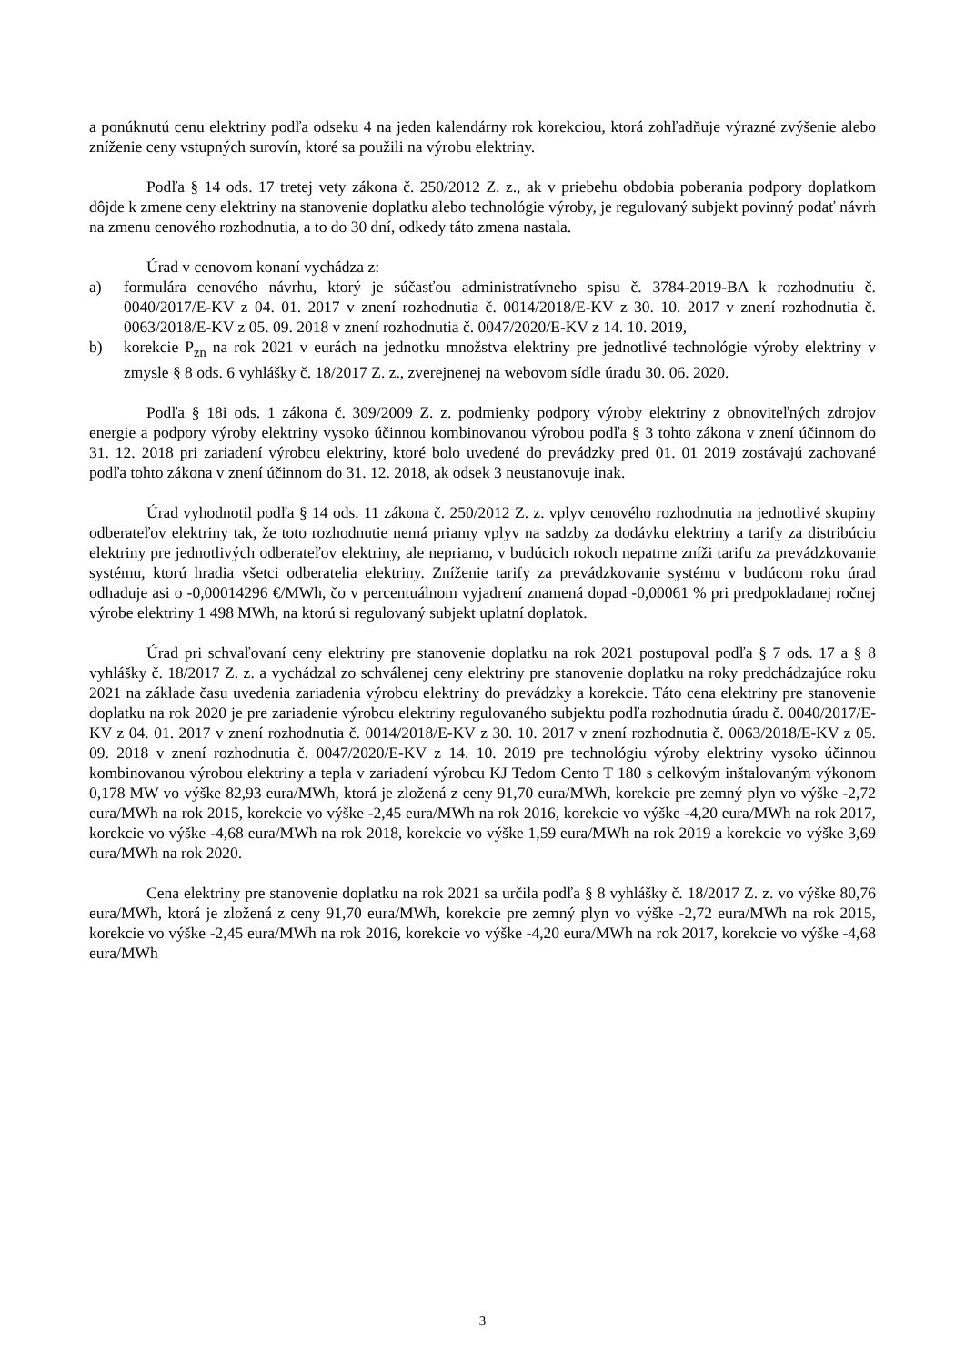a ponúknutú cenu elektriny podľa odseku 4 na jeden kalendárny rok korekciou, ktorá zohľadňuje výrazné zvýšenie alebo zníženie ceny vstupných surovín, ktoré sa použili na výrobu elektriny.
Podľa § 14 ods. 17 tretej vety zákona č. 250/2012 Z. z., ak v priebehu obdobia poberania podpory doplatkom dôjde k zmene ceny elektriny na stanovenie doplatku alebo technológie výroby, je regulovaný subjekt povinný podať návrh na zmenu cenového rozhodnutia, a to do 30 dní, odkedy táto zmena nastala.
Úrad v cenovom konaní vychádza z:
a) formulára cenového návrhu, ktorý je súčasťou administratívneho spisu č. 3784-2019-BA k rozhodnutiu č. 0040/2017/E-KV z 04. 01. 2017 v znení rozhodnutia č. 0014/2018/E-KV z 30. 10. 2017 v znení rozhodnutia č. 0063/2018/E-KV z 05. 09. 2018 v znení rozhodnutia č. 0047/2020/E-KV z 14. 10. 2019,
b) korekcie P<sub>zn</sub> na rok 2021 v eurách na jednotku množstva elektriny pre jednotlivé technológie výroby elektriny v zmysle § 8 ods. 6 vyhlášky č. 18/2017 Z. z., zverejnenej na webovom sídle úradu 30. 06. 2020.
Podľa § 18i ods. 1 zákona č. 309/2009 Z. z. podmienky podpory výroby elektriny z obnoviteľných zdrojov energie a podpory výroby elektriny vysoko účinnou kombinovanou výrobou podľa § 3 tohto zákona v znení účinnom do 31. 12. 2018 pri zariadení výrobcu elektriny, ktoré bolo uvedené do prevádzky pred 01. 01 2019 zostávajú zachované podľa tohto zákona v znení účinnom do 31. 12. 2018, ak odsek 3 neustanovuje inak.
Úrad vyhodnotil podľa § 14 ods. 11 zákona č. 250/2012 Z. z. vplyv cenového rozhodnutia na jednotlivé skupiny odberateľov elektriny tak, že toto rozhodnutie nemá priamy vplyv na sadzby za dodávku elektriny a tarify za distribúciu elektriny pre jednotlivých odberateľov elektriny, ale nepriamo, v budúcich rokoch nepatrne zníži tarifu za prevádzkovanie systému, ktorú hradia všetci odberatelia elektriny. Zníženie tarify za prevádzkovanie systému v budúcom roku úrad odhaduje asi o -0,00014296 €/MWh, čo v percentuálnom vyjadrení znamená dopad -0,00061 % pri predpokladanej ročnej výrobe elektriny 1 498 MWh, na ktorú si regulovaný subjekt uplatní doplatok.
Úrad pri schvaľovaní ceny elektriny pre stanovenie doplatku na rok 2021 postupoval podľa § 7 ods. 17 a § 8 vyhlášky č. 18/2017 Z. z. a vychádzal zo schválenej ceny elektriny pre stanovenie doplatku na roky predchádzajúce roku 2021 na základe času uvedenia zariadenia výrobcu elektriny do prevádzky a korekcie. Táto cena elektriny pre stanovenie doplatku na rok 2020 je pre zariadenie výrobcu elektriny regulovaného subjektu podľa rozhodnutia úradu č. 0040/2017/E-KV z 04. 01. 2017 v znení rozhodnutia č. 0014/2018/E-KV z 30. 10. 2017 v znení rozhodnutia č. 0063/2018/E-KV z 05. 09. 2018 v znení rozhodnutia č. 0047/2020/E-KV z 14. 10. 2019 pre technológiu výroby elektriny vysoko účinnou kombinovanou výrobou elektriny a tepla v zariadení výrobcu KJ Tedom Cento T 180 s celkovým inštalovaným výkonom 0,178 MW vo výške 82,93 eura/MWh, ktorá je zložená z ceny 91,70 eura/MWh, korekcie pre zemný plyn vo výške -2,72 eura/MWh na rok 2015, korekcie vo výške -2,45 eura/MWh na rok 2016, korekcie vo výške -4,20 eura/MWh na rok 2017, korekcie vo výške -4,68 eura/MWh na rok 2018, korekcie vo výške 1,59 eura/MWh na rok 2019 a korekcie vo výške 3,69 eura/MWh na rok 2020.
Cena elektriny pre stanovenie doplatku na rok 2021 sa určila podľa § 8 vyhlášky č. 18/2017 Z. z. vo výške 80,76 eura/MWh, ktorá je zložená z ceny 91,70 eura/MWh, korekcie pre zemný plyn vo výške -2,72 eura/MWh na rok 2015, korekcie vo výške -2,45 eura/MWh na rok 2016, korekcie vo výške -4,20 eura/MWh na rok 2017, korekcie vo výške -4,68 eura/MWh
3